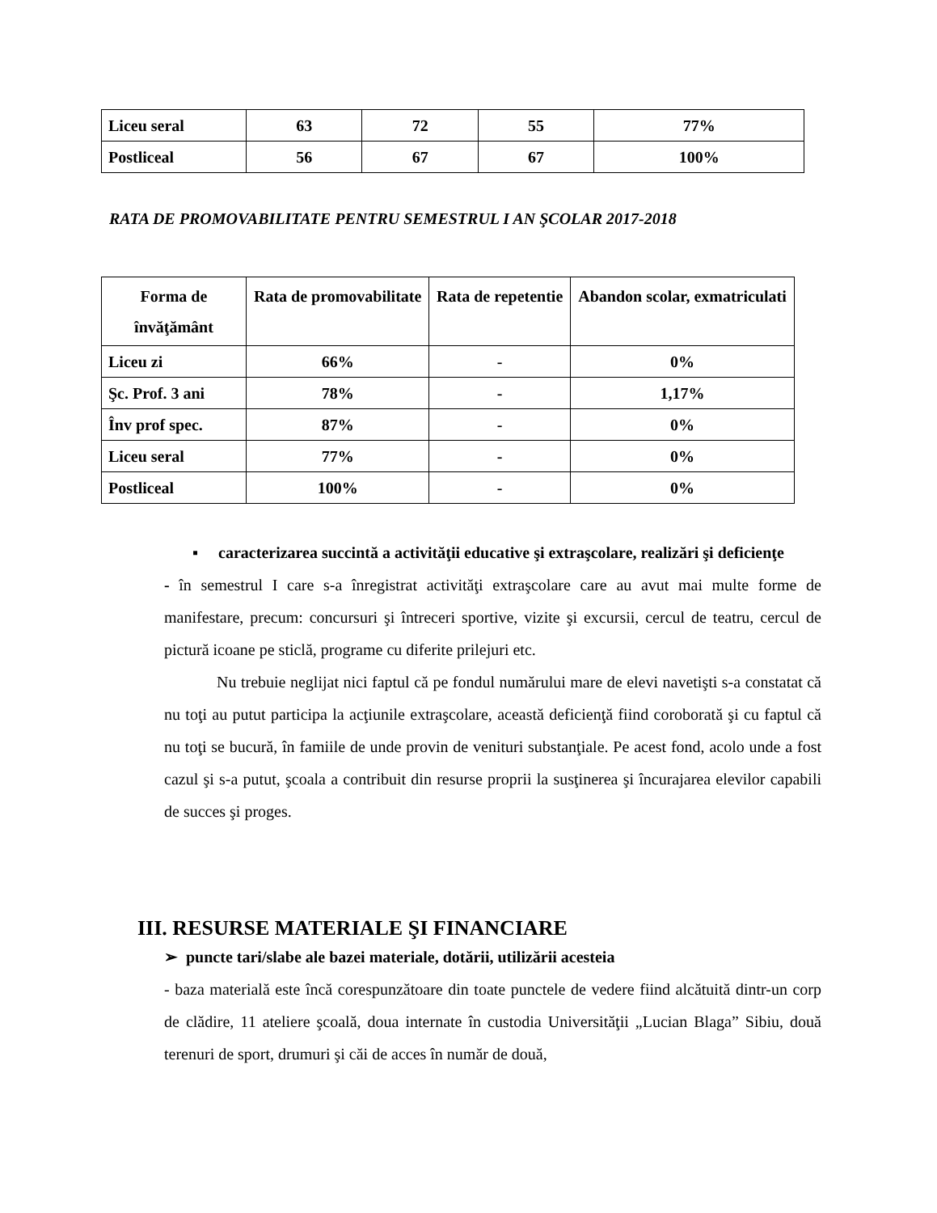| Liceu seral | 63 | 72 | 55 | 77% |
| Postliceal | 56 | 67 | 67 | 100% |
RATA DE PROMOVABILITATE PENTRU SEMESTRUL I AN ŞCOLAR 2017-2018
| Forma de învăţământ | Rata de promovabilitate | Rata de repetentie | Abandon scolar, exmatriculati |
| --- | --- | --- | --- |
| Liceu zi | 66% | - | 0% |
| Şc. Prof. 3 ani | 78% | - | 1,17% |
| Înv prof spec. | 87% | - | 0% |
| Liceu seral | 77% | - | 0% |
| Postliceal | 100% | - | 0% |
▪ caracterizarea succintă a activităţii educative şi extraşcolare, realizări şi deficienţe
- în semestrul I care s-a înregistrat activităţi extraşcolare care au avut mai multe forme de manifestare, precum: concursuri şi întreceri sportive, vizite şi excursii, cercul de teatru, cercul de pictură icoane pe sticlă, programe cu diferite prilejuri etc.
Nu trebuie neglijat nici faptul că pe fondul numărului mare de elevi navetişti s-a constatat că nu toţi au putut participa la acţiunile extraşcolare, această deficienţă fiind coroborată şi cu faptul că nu toţi se bucură, în famiile de unde provin de venituri substanţiale. Pe acest fond, acolo unde a fost cazul şi s-a putut, şcoala a contribuit din resurse proprii la susţinerea şi încurajarea elevilor capabili de succes şi proges.
III. RESURSE MATERIALE ŞI FINANCIARE
➢ puncte tari/slabe ale bazei materiale, dotării, utilizării acesteia
- baza materială este încă corespunzătoare din toate punctele de vedere fiind alcătuită dintr-un corp de clădire, 11 ateliere şcoală, doua internate în custodia Universităţii „Lucian Blaga” Sibiu, două terenuri de sport, drumuri şi căi de acces în număr de două,